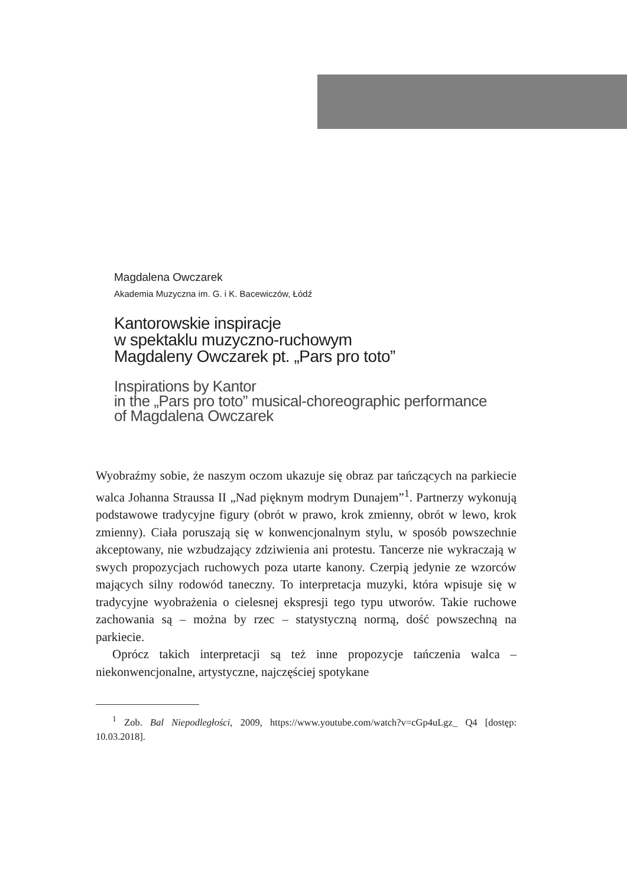Magdalena Owczarek
Akademia Muzyczna im. G. i K. Bacewiczów, Łódź
Kantorowskie inspiracje
w spektaklu muzyczno-ruchowym
Magdaleny Owczarek pt. „Pars pro toto”
Inspirations by Kantor
in the „Pars pro toto” musical-choreographic performance
of Magdalena Owczarek
Wyobraźmy sobie, że naszym oczom ukazuje się obraz par tańczących na parkiecie walca Johanna Straussa II „Nad pięknym modrym Dunajem”<sup>1</sup>. Partnerzy wykonują podstawowe tradycyjne figury (obrót w prawo, krok zmienny, obrót w lewo, krok zmienny). Ciała poruszają się w konwencjonalnym stylu, w sposób powszechnie akceptowany, nie wzbudzający zdziwienia ani protestu. Tancerze nie wykraczają w swych propozycjach ruchowych poza utarte kanony. Czerpią jedynie ze wzorców mających silny rodowód taneczny. To interpretacja muzyki, która wpisuje się w tradycyjne wyobrażenia o cielesnej ekspresji tego typu utworów. Takie ruchowe zachowania są – można by rzec – statystyczną normą, dość powszechną na parkiecie.
Oprócz takich interpretacji są też inne propozycje tańczenia walca – niekonwencjonalne, artystyczne, najczęściej spotykane
<sup>1</sup> Zob. Bal Niepodległości, 2009, https://www.youtube.com/watch?v=cGp4uLgz_ Q4 [dostęp: 10.03.2018].